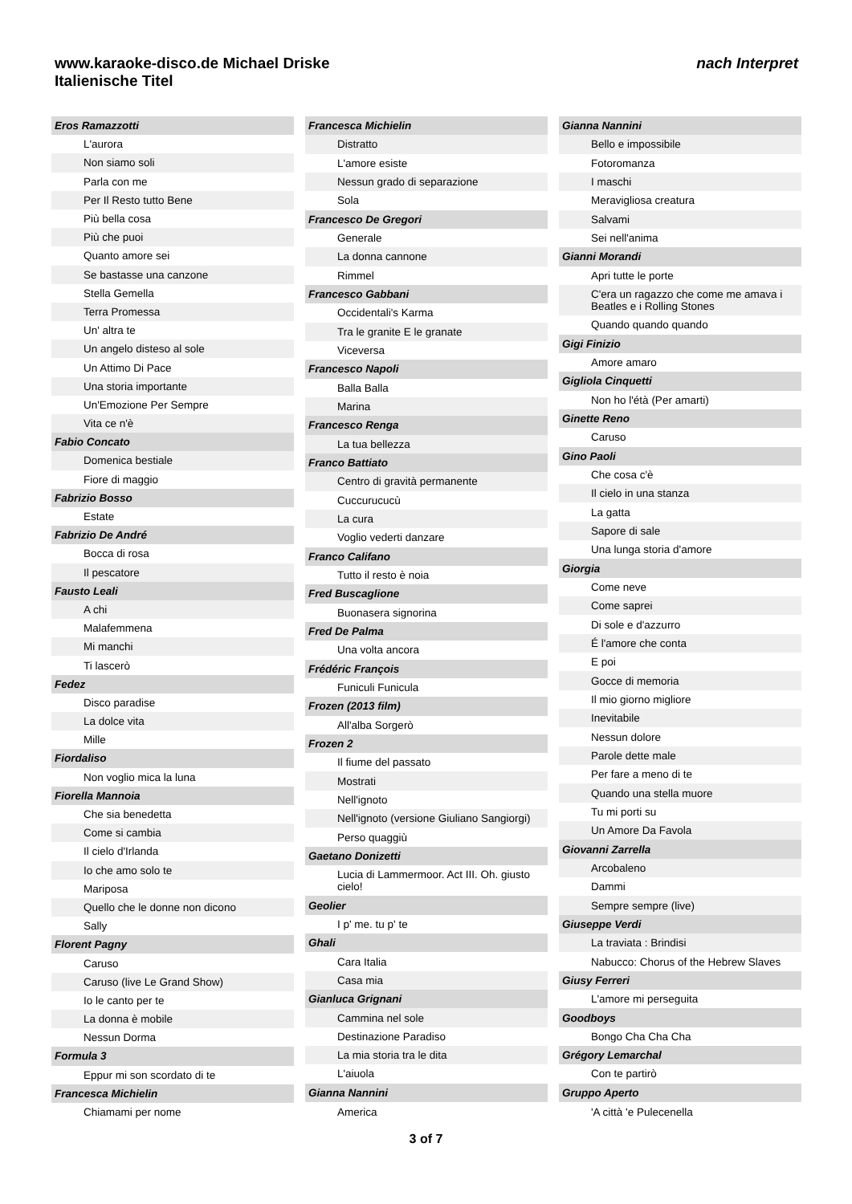nach Interpret www.karaoke-disco.de Michael Driske
Italienische Titel
| Eros Ramazzotti |
| L'aurora |
| Non siamo soli |
| Parla con me |
| Per Il Resto tutto Bene |
| Più bella cosa |
| Più che puoi |
| Quanto amore sei |
| Se bastasse una canzone |
| Stella Gemella |
| Terra Promessa |
| Un' altra te |
| Un angelo disteso al sole |
| Un Attimo Di Pace |
| Una storia importante |
| Un'Emozione Per Sempre |
| Vita ce n'è |
| Fabio Concato |
| Domenica bestiale |
| Fiore di maggio |
| Fabrizio Bosso |
| Estate |
| Fabrizio De André |
| Bocca di rosa |
| Il pescatore |
| Fausto Leali |
| A chi |
| Malafemmena |
| Mi manchi |
| Ti lascerò |
| Fedez |
| Disco paradise |
| La dolce vita |
| Mille |
| Fiordaliso |
| Non voglio mica la luna |
| Fiorella Mannoia |
| Che sia benedetta |
| Come si cambia |
| Il cielo d'Irlanda |
| Io che amo solo te |
| Mariposa |
| Quello che le donne non dicono |
| Sally |
| Florent Pagny |
| Caruso |
| Caruso (live Le Grand Show) |
| Io le canto per te |
| La donna è mobile |
| Nessun Dorma |
| Formula 3 |
| Eppur mi son scordato di te |
| Francesca Michielin |
| Chiamami per nome |
| Francesca Michielin |
| Distratto |
| L'amore esiste |
| Nessun grado di separazione |
| Sola |
| Francesco De Gregori |
| Generale |
| La donna cannone |
| Rimmel |
| Francesco Gabbani |
| Occidentali's Karma |
| Tra le granite E le granate |
| Viceversa |
| Francesco Napoli |
| Balla Balla |
| Marina |
| Francesco Renga |
| La tua bellezza |
| Franco Battiato |
| Centro di gravità permanente |
| Cuccurucucù |
| La cura |
| Voglio vederti danzare |
| Franco Califano |
| Tutto il resto è noia |
| Fred Buscaglione |
| Buonasera signorina |
| Fred De Palma |
| Una volta ancora |
| Frédéric François |
| Funiculi Funicula |
| Frozen (2013 film) |
| All'alba Sorgerò |
| Frozen 2 |
| Il fiume del passato |
| Mostrati |
| Nell'ignoto |
| Nell'ignoto (versione Giuliano Sangiorgi) |
| Perso quaggiù |
| Gaetano Donizetti |
| Lucia di Lammermoor. Act III. Oh. giusto cielo! |
| Geolier |
| I p' me. tu p' te |
| Ghali |
| Cara Italia |
| Casa mia |
| Gianluca Grignani |
| Cammina nel sole |
| Destinazione Paradiso |
| La mia storia tra le dita |
| L'aiuola |
| Gianna Nannini |
| America |
| Gianna Nannini |
| Bello e impossibile |
| Fotoromanza |
| I maschi |
| Meravigliosa creatura |
| Salvami |
| Sei nell'anima |
| Gianni Morandi |
| Apri tutte le porte |
| C'era un ragazzo che come me amava i Beatles e i Rolling Stones |
| Quando quando quando |
| Gigi Finizio |
| Amore amaro |
| Gigliola Cinquetti |
| Non ho l'étà (Per amarti) |
| Ginette Reno |
| Caruso |
| Gino Paoli |
| Che cosa c'è |
| Il cielo in una stanza |
| La gatta |
| Sapore di sale |
| Una lunga storia d'amore |
| Giorgia |
| Come neve |
| Come saprei |
| Di sole e d'azzurro |
| É l'amore che conta |
| E poi |
| Gocce di memoria |
| Il mio giorno migliore |
| Inevitabile |
| Nessun dolore |
| Parole dette male |
| Per fare a meno di te |
| Quando una stella muore |
| Tu mi porti su |
| Un Amore Da Favola |
| Giovanni Zarrella |
| Arcobaleno |
| Dammi |
| Sempre sempre (live) |
| Giuseppe Verdi |
| La traviata : Brindisi |
| Nabucco: Chorus of the Hebrew Slaves |
| Giusy Ferreri |
| L'amore mi perseguita |
| Goodboys |
| Bongo Cha Cha Cha |
| Grégory Lemarchal |
| Con te partirò |
| Gruppo Aperto |
| 'A città 'e Pulecenella |
3 of 7